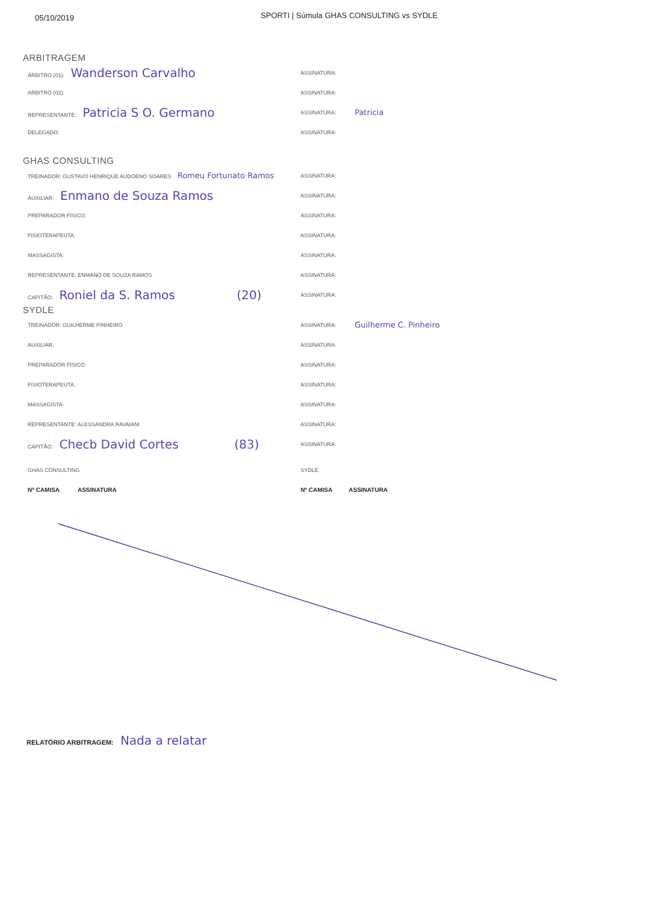05/10/2019
SPORTI | Súmula GHAS CONSULTING vs SYDLE
ARBITRAGEM
ÁRBITRO (01): Wanderson Carvalho
ASSINATURA:
ARBITRO (02): ASSINATURA:
REPRESENTANTE: Patricia S O. Germano
ASSINATURA: Patricia
DELEGADO: ASSINATURA:
GHAS CONSULTING
TREINADOR: GUSTAVO HENRIQUE AUDOENO SOARES Romeu Fortunato Ramos
ASSINATURA:
AUXILIAR: Enmano de Souza Ramos
ASSINATURA:
PREPARADOR FÍSICO: ASSINATURA:
FISIOTERAPEUTA: ASSINATURA:
MASSAGISTA: ASSINATURA:
REPRESENTANTE: ENMANO DE SOUZA RAMOS ASSINATURA:
CAPITÃO: Roniel da S. Ramos (20)
ASSINATURA:
SYDLE
TREINADOR: GUILHERME PINHEIRO ASSINATURA: Guilherme C. Pinheiro
AUXILIAR: ASSINATURA:
PREPARADOR FÍSICO: ASSINATURA:
FISIOTERAPEUTA: ASSINATURA:
MASSAGISTA: ASSINATURA:
REPRESENTANTE: ALESSANDRA RAVAIANI ASSINATURA:
CAPITÃO: Checb David Cortes (83)
ASSINATURA:
GHAS CONSULTING SYDLE
Nº CAMISA ASSINATURA Nº CAMISA ASSINATURA
RELATÓRIO ARBITRAGEM: Nada a relatar